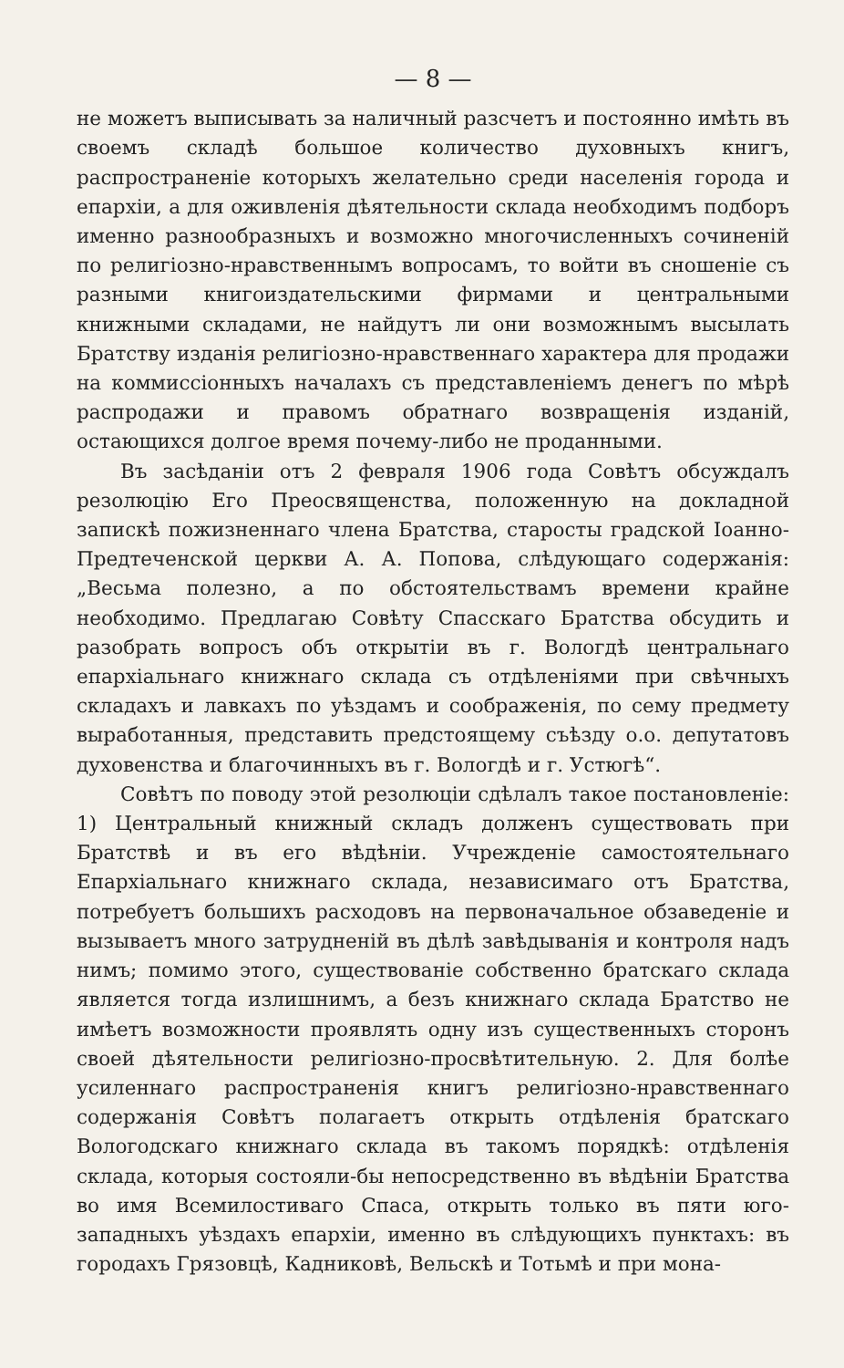— 8 —
не можетъ выписывать за наличный разсчетъ и постоянно имѣть въ своемъ складѣ большое количество духовныхъ книгъ, распространеніе которыхъ желательно среди населенія города и епархіи, а для оживленія дѣятельности склада необходимъ подборъ именно разнообразныхъ и возможно многочисленныхъ сочиненій по религіозно-нравственнымъ вопросамъ, то войти въ сношеніе съ разными книгоиздательскими фирмами и центральными книжными складами, не найдутъ ли они возможнымъ высылать Братству изданія религіозно-нравственнаго характера для продажи на коммиссіонныхъ началахъ съ представленіемъ денегъ по мѣрѣ распродажи и правомъ обратнаго возвращенія изданій, остающихся долгое время почему-либо не проданными.
Въ засѣданіи отъ 2 февраля 1906 года Совѣтъ обсуждалъ резолюцію Его Преосвященства, положенную на докладной запискѣ пожизненнаго члена Братства, старосты градской Іоанно-Предтеченской церкви А. А. Попова, слѣдующаго содержанія: „Весьма полезно, а по обстоятельствамъ времени крайне необходимо. Предлагаю Совѣту Спасскаго Братства обсудить и разобрать вопросъ объ открытіи въ г. Вологдѣ центральнаго епархіальнаго книжнаго склада съ отдѣленіями при свѣчныхъ складахъ и лавкахъ по уѣздамъ и соображенія, по сему предмету выработанныя, представить предстоящему съѣзду о.о. депутатовъ духовенства и благочинныхъ въ г. Вологдѣ и г. Устюгѣ“.
Совѣтъ по поводу этой резолюціи сдѣлалъ такое постановленіе: 1) Центральный книжный складъ долженъ существовать при Братствѣ и въ его вѣдѣніи. Учрежденіе самостоятельнаго Епархіальнаго книжнаго склада, независимаго отъ Братства, потребуетъ большихъ расходовъ на первоначальное обзаведеніе и вызываетъ много затрудненій въ дѣлѣ завѣдыванія и контроля надъ нимъ; помимо этого, существованіе собственно братскаго склада является тогда излишнимъ, а безъ книжнаго склада Братство не имѣетъ возможности проявлять одну изъ существенныхъ сторонъ своей дѣятельности религіозно-просвѣтительную. 2. Для болѣе усиленнаго распространенія книгъ религіозно-нравственнаго содержанія Совѣтъ полагаетъ открыть отдѣленія братскаго Вологодскаго книжнаго склада въ такомъ порядкѣ: отдѣленія склада, которыя состояли-бы непосредственно въ вѣдѣніи Братства во имя Всемилостиваго Спаса, открыть только въ пяти юго-западныхъ уѣздахъ епархіи, именно въ слѣдующихъ пунктахъ: въ городахъ Грязовцѣ, Кадниковѣ, Вельскѣ и Тотьмѣ и при мона-